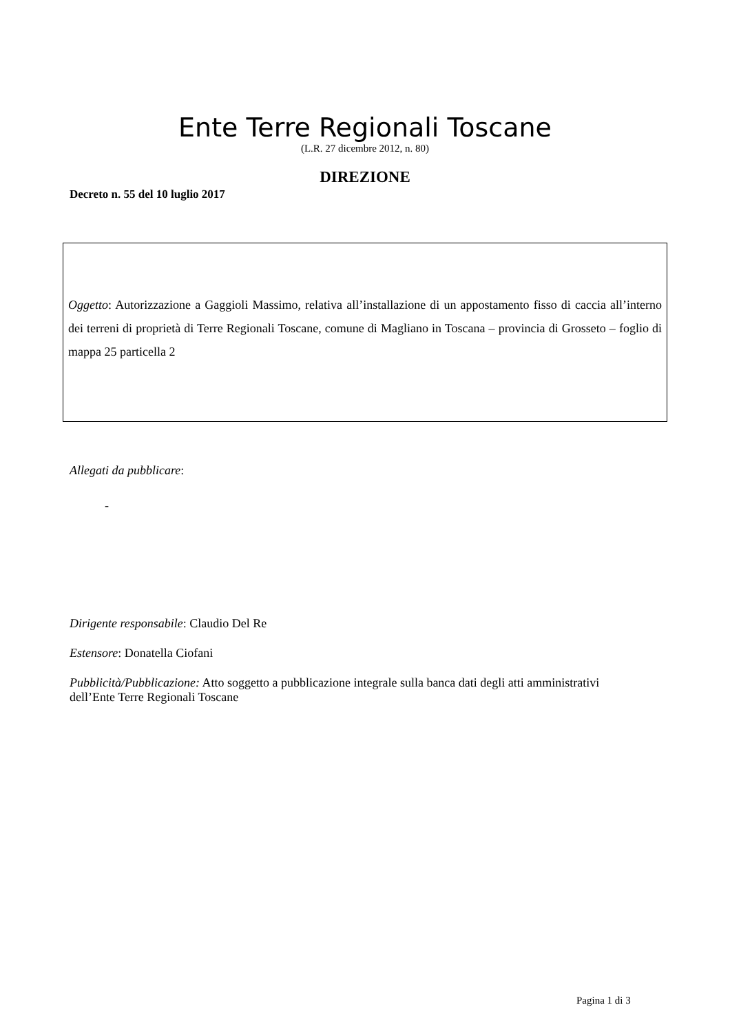Ente Terre Regionali Toscane
(L.R. 27 dicembre 2012, n. 80)
DIREZIONE
Decreto n. 55 del 10 luglio 2017
Oggetto: Autorizzazione a Gaggioli Massimo, relativa all’installazione di un appostamento fisso di caccia all’interno dei terreni di proprietà di Terre Regionali Toscane, comune di Magliano in Toscana – provincia di Grosseto – foglio di mappa 25 particella 2
Allegati da pubblicare:
-
Dirigente responsabile: Claudio Del Re
Estensore: Donatella Ciofani
Pubblicità/Pubblicazione: Atto soggetto a pubblicazione integrale sulla banca dati degli atti amministrativi dell’Ente Terre Regionali Toscane
Pagina 1 di 3